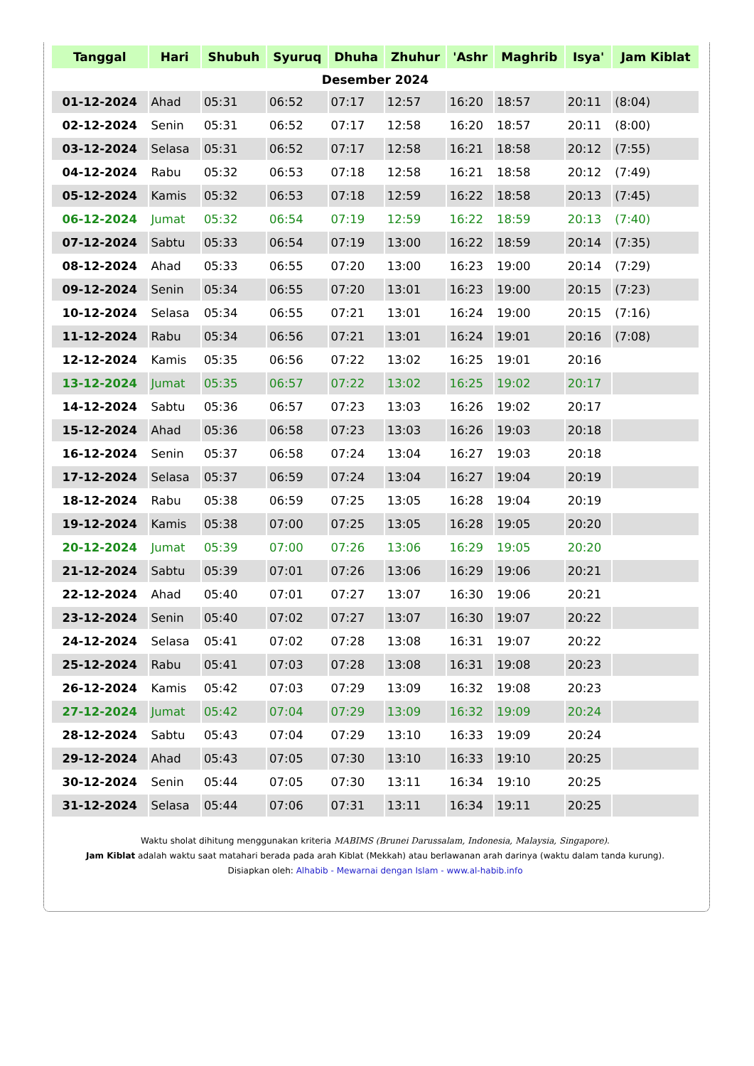| Tanggal | Hari | Shubuh | Syuruq | Dhuha | Zhuhur | 'Ashr | Maghrib | Isya' | Jam Kiblat |
| --- | --- | --- | --- | --- | --- | --- | --- | --- | --- |
| Desember 2024 | | | | | | | | | |
| 01-12-2024 | Ahad | 05:31 | 06:52 | 07:17 | 12:57 | 16:20 | 18:57 | 20:11 | (8:04) |
| 02-12-2024 | Senin | 05:31 | 06:52 | 07:17 | 12:58 | 16:20 | 18:57 | 20:11 | (8:00) |
| 03-12-2024 | Selasa | 05:31 | 06:52 | 07:17 | 12:58 | 16:21 | 18:58 | 20:12 | (7:55) |
| 04-12-2024 | Rabu | 05:32 | 06:53 | 07:18 | 12:58 | 16:21 | 18:58 | 20:12 | (7:49) |
| 05-12-2024 | Kamis | 05:32 | 06:53 | 07:18 | 12:59 | 16:22 | 18:58 | 20:13 | (7:45) |
| 06-12-2024 | Jumat | 05:32 | 06:54 | 07:19 | 12:59 | 16:22 | 18:59 | 20:13 | (7:40) |
| 07-12-2024 | Sabtu | 05:33 | 06:54 | 07:19 | 13:00 | 16:22 | 18:59 | 20:14 | (7:35) |
| 08-12-2024 | Ahad | 05:33 | 06:55 | 07:20 | 13:00 | 16:23 | 19:00 | 20:14 | (7:29) |
| 09-12-2024 | Senin | 05:34 | 06:55 | 07:20 | 13:01 | 16:23 | 19:00 | 20:15 | (7:23) |
| 10-12-2024 | Selasa | 05:34 | 06:55 | 07:21 | 13:01 | 16:24 | 19:00 | 20:15 | (7:16) |
| 11-12-2024 | Rabu | 05:34 | 06:56 | 07:21 | 13:01 | 16:24 | 19:01 | 20:16 | (7:08) |
| 12-12-2024 | Kamis | 05:35 | 06:56 | 07:22 | 13:02 | 16:25 | 19:01 | 20:16 | |
| 13-12-2024 | Jumat | 05:35 | 06:57 | 07:22 | 13:02 | 16:25 | 19:02 | 20:17 | |
| 14-12-2024 | Sabtu | 05:36 | 06:57 | 07:23 | 13:03 | 16:26 | 19:02 | 20:17 | |
| 15-12-2024 | Ahad | 05:36 | 06:58 | 07:23 | 13:03 | 16:26 | 19:03 | 20:18 | |
| 16-12-2024 | Senin | 05:37 | 06:58 | 07:24 | 13:04 | 16:27 | 19:03 | 20:18 | |
| 17-12-2024 | Selasa | 05:37 | 06:59 | 07:24 | 13:04 | 16:27 | 19:04 | 20:19 | |
| 18-12-2024 | Rabu | 05:38 | 06:59 | 07:25 | 13:05 | 16:28 | 19:04 | 20:19 | |
| 19-12-2024 | Kamis | 05:38 | 07:00 | 07:25 | 13:05 | 16:28 | 19:05 | 20:20 | |
| 20-12-2024 | Jumat | 05:39 | 07:00 | 07:26 | 13:06 | 16:29 | 19:05 | 20:20 | |
| 21-12-2024 | Sabtu | 05:39 | 07:01 | 07:26 | 13:06 | 16:29 | 19:06 | 20:21 | |
| 22-12-2024 | Ahad | 05:40 | 07:01 | 07:27 | 13:07 | 16:30 | 19:06 | 20:21 | |
| 23-12-2024 | Senin | 05:40 | 07:02 | 07:27 | 13:07 | 16:30 | 19:07 | 20:22 | |
| 24-12-2024 | Selasa | 05:41 | 07:02 | 07:28 | 13:08 | 16:31 | 19:07 | 20:22 | |
| 25-12-2024 | Rabu | 05:41 | 07:03 | 07:28 | 13:08 | 16:31 | 19:08 | 20:23 | |
| 26-12-2024 | Kamis | 05:42 | 07:03 | 07:29 | 13:09 | 16:32 | 19:08 | 20:23 | |
| 27-12-2024 | Jumat | 05:42 | 07:04 | 07:29 | 13:09 | 16:32 | 19:09 | 20:24 | |
| 28-12-2024 | Sabtu | 05:43 | 07:04 | 07:29 | 13:10 | 16:33 | 19:09 | 20:24 | |
| 29-12-2024 | Ahad | 05:43 | 07:05 | 07:30 | 13:10 | 16:33 | 19:10 | 20:25 | |
| 30-12-2024 | Senin | 05:44 | 07:05 | 07:30 | 13:11 | 16:34 | 19:10 | 20:25 | |
| 31-12-2024 | Selasa | 05:44 | 07:06 | 07:31 | 13:11 | 16:34 | 19:11 | 20:25 | |
Waktu sholat dihitung menggunakan kriteria MABIMS (Brunei Darussalam, Indonesia, Malaysia, Singapore).
Jam Kiblat adalah waktu saat matahari berada pada arah Kiblat (Mekkah) atau berlawanan arah darinya (waktu dalam tanda kurung).
Disiapkan oleh: Alhabib - Mewarnai dengan Islam - www.al-habib.info